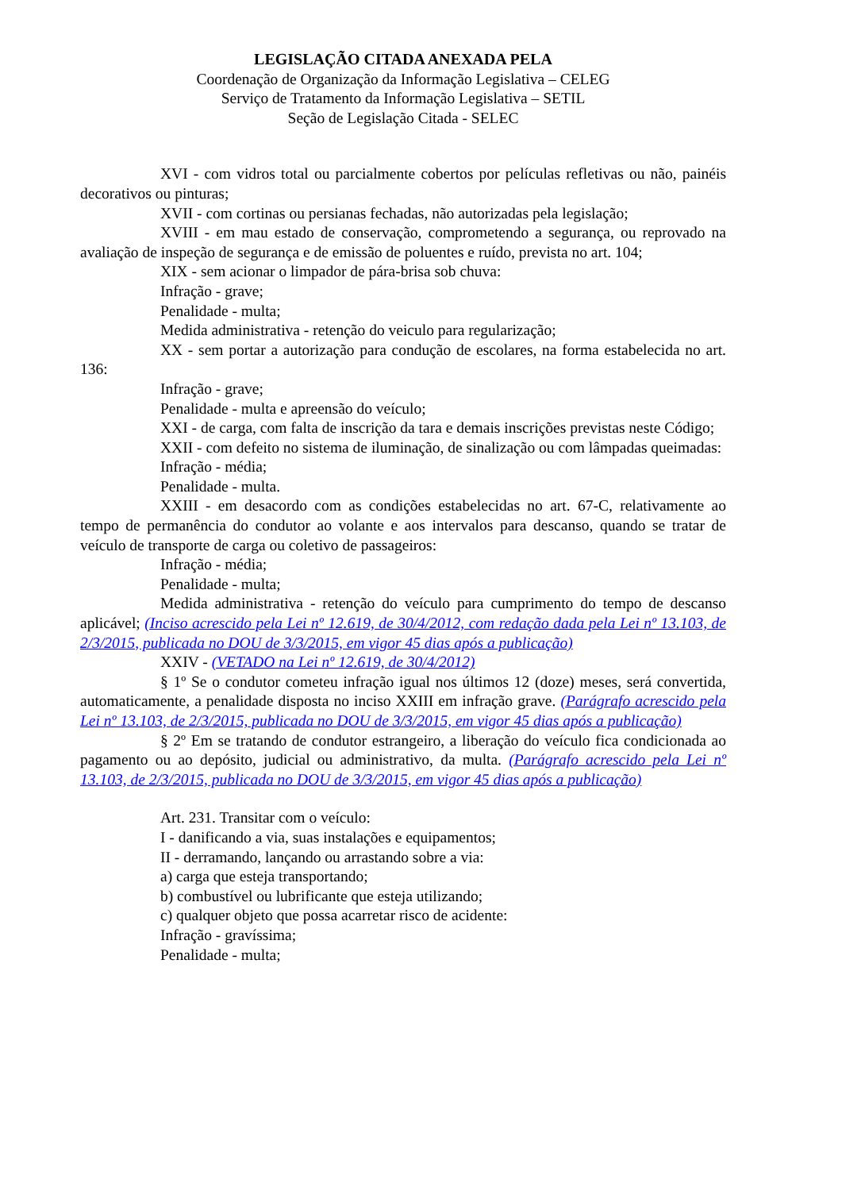LEGISLAÇÃO CITADA ANEXADA PELA
Coordenação de Organização da Informação Legislativa – CELEG
Serviço de Tratamento da Informação Legislativa – SETIL
Seção de Legislação Citada - SELEC
XVI - com vidros total ou parcialmente cobertos por películas refletivas ou não, painéis decorativos ou pinturas;
XVII - com cortinas ou persianas fechadas, não autorizadas pela legislação;
XVIII - em mau estado de conservação, comprometendo a segurança, ou reprovado na avaliação de inspeção de segurança e de emissão de poluentes e ruído, prevista no art. 104;
XIX - sem acionar o limpador de pára-brisa sob chuva:
Infração - grave;
Penalidade - multa;
Medida administrativa - retenção do veiculo para regularização;
XX - sem portar a autorização para condução de escolares, na forma estabelecida no art. 136:
Infração - grave;
Penalidade - multa e apreensão do veículo;
XXI - de carga, com falta de inscrição da tara e demais inscrições previstas neste Código;
XXII - com defeito no sistema de iluminação, de sinalização ou com lâmpadas queimadas:
Infração - média;
Penalidade - multa.
XXIII - em desacordo com as condições estabelecidas no art. 67-C, relativamente ao tempo de permanência do condutor ao volante e aos intervalos para descanso, quando se tratar de veículo de transporte de carga ou coletivo de passageiros:
Infração - média;
Penalidade - multa;
Medida administrativa - retenção do veículo para cumprimento do tempo de descanso aplicável; (Inciso acrescido pela Lei nº 12.619, de 30/4/2012, com redação dada pela Lei nº 13.103, de 2/3/2015, publicada no DOU de 3/3/2015, em vigor 45 dias após a publicação)
XXIV - (VETADO na Lei nº 12.619, de 30/4/2012)
§ 1º Se o condutor cometeu infração igual nos últimos 12 (doze) meses, será convertida, automaticamente, a penalidade disposta no inciso XXIII em infração grave. (Parágrafo acrescido pela Lei nº 13.103, de 2/3/2015, publicada no DOU de 3/3/2015, em vigor 45 dias após a publicação)
§ 2º Em se tratando de condutor estrangeiro, a liberação do veículo fica condicionada ao pagamento ou ao depósito, judicial ou administrativo, da multa. (Parágrafo acrescido pela Lei nº 13.103, de 2/3/2015, publicada no DOU de 3/3/2015, em vigor 45 dias após a publicação)
Art. 231. Transitar com o veículo:
I - danificando a via, suas instalações e equipamentos;
II - derramando, lançando ou arrastando sobre a via:
a) carga que esteja transportando;
b) combustível ou lubrificante que esteja utilizando;
c) qualquer objeto que possa acarretar risco de acidente:
Infração - gravíssima;
Penalidade - multa;